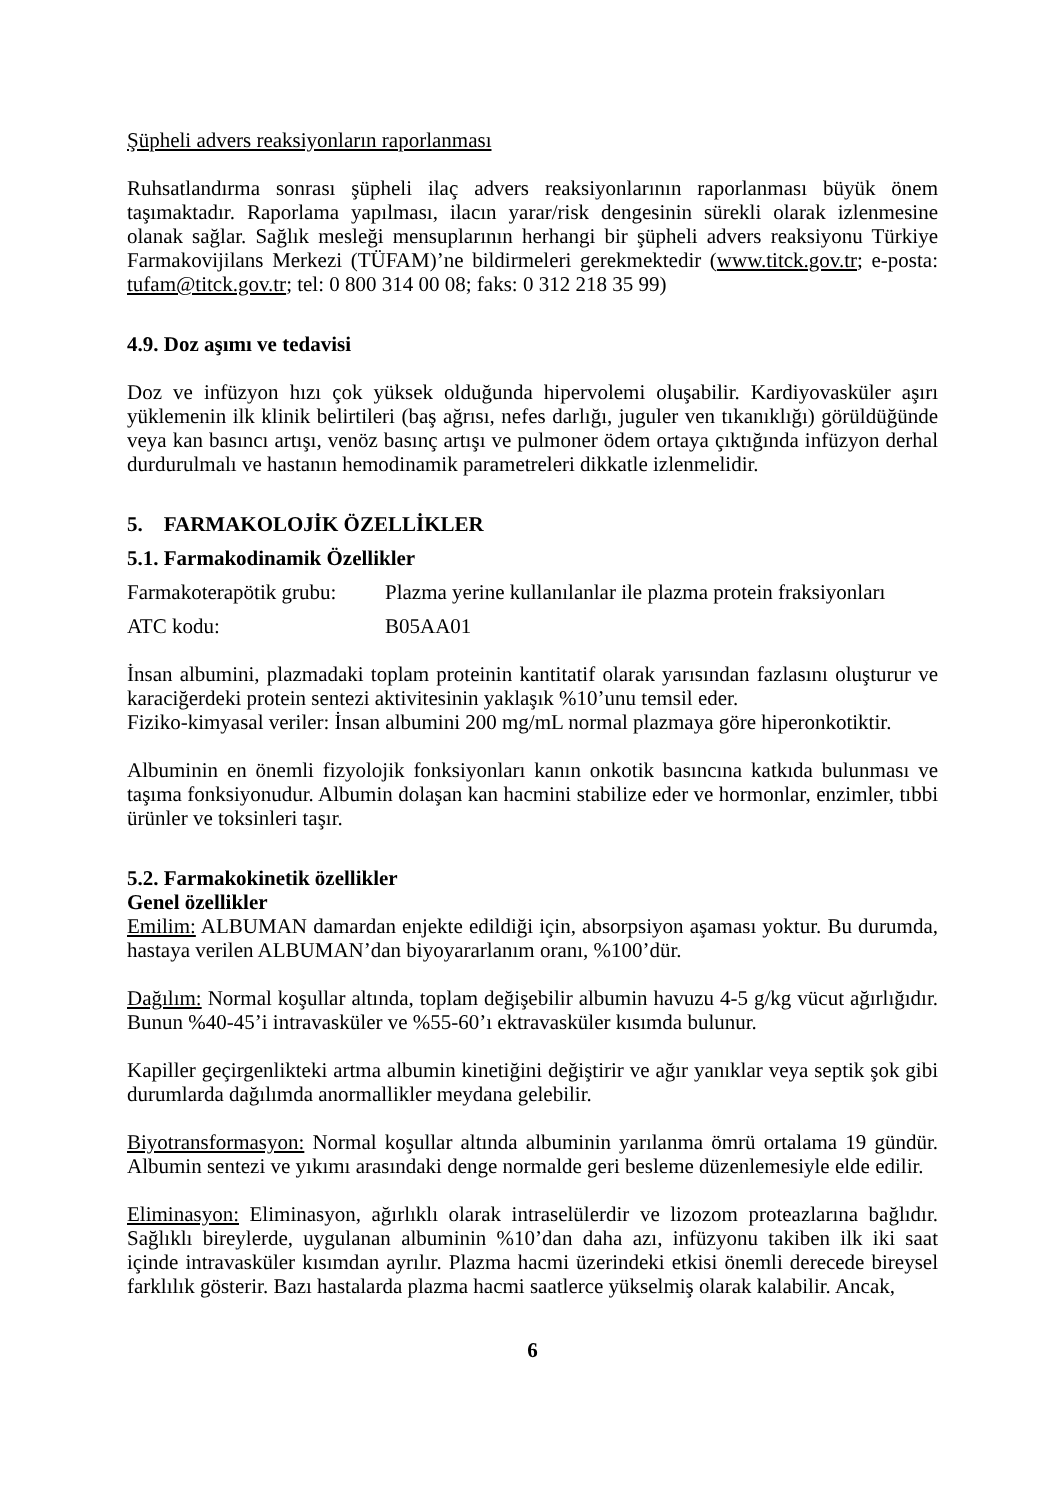Şüpheli advers reaksiyonların raporlanması
Ruhsatlandırma sonrası şüpheli ilaç advers reaksiyonlarının raporlanması büyük önem taşımaktadır. Raporlama yapılması, ilacın yarar/risk dengesinin sürekli olarak izlenmesine olanak sağlar. Sağlık mesleği mensuplarının herhangi bir şüpheli advers reaksiyonu Türkiye Farmakovijilans Merkezi (TÜFAM)’ne bildirmeleri gerekmektedir (www.titck.gov.tr; e-posta: tufam@titck.gov.tr; tel: 0 800 314 00 08; faks: 0 312 218 35 99)
4.9. Doz aşımı ve tedavisi
Doz ve infüzyon hızı çok yüksek olduğunda hipervolemi oluşabilir. Kardiyovasküler aşırı yüklemenin ilk klinik belirtileri (baş ağrısı, nefes darlığı, juguler ven tıkanıklığı) görüldüğünde veya kan basıncı artışı, venöz basınç artışı ve pulmoner ödem ortaya çıktığında infüzyon derhal durdurulmalı ve hastanın hemodinamik parametreleri dikkatle izlenmelidir.
5. FARMAKOLOJİK ÖZELLİKLER
5.1. Farmakodinamik Özellikler
Farmakoterapötik grubu: Plazma yerine kullanılanlar ile plazma protein fraksiyonları
ATC kodu: B05AA01
İnsan albumini, plazmadaki toplam proteinin kantitatif olarak yarısından fazlasını oluşturur ve karaciğerdeki protein sentezi aktivitesinin yaklaşık %10’unu temsil eder.
Fiziko-kimyasal veriler: İnsan albumini 200 mg/mL normal plazmaya göre hiperonkotiktir.
Albuminin en önemli fizyolojik fonksiyonları kanın onkotik basıncına katkıda bulunması ve taşıma fonksiyonudur. Albumin dolaşan kan hacmini stabilize eder ve hormonlar, enzimler, tıbbi ürünler ve toksinleri taşır.
5.2. Farmakokinetik özellikler
Genel özellikler
Emilim: ALBUMAN damardan enjekte edildiği için, absorpsiyon aşaması yoktur. Bu durumda, hastaya verilen ALBUMAN’dan biyoyararlanım oranı, %100’dür.
Dağılım: Normal koşullar altında, toplam değişebilir albumin havuzu 4-5 g/kg vücut ağırlığıdır. Bunun %40-45’i intravasküler ve %55-60’ı ektravasküler kısımda bulunur.
Kapiller geçirgenlikteki artma albumin kinetiğini değiştirir ve ağır yanıklar veya septik şok gibi durumlarda dağılımda anormallikler meydana gelebilir.
Biyotransformasyon: Normal koşullar altında albuminin yarılanma ömrü ortalama 19 gündür. Albumin sentezi ve yıkımı arasındaki denge normalde geri besleme düzenlemesiyle elde edilir.
Eliminasyon: Eliminasyon, ağırlıklı olarak intraselülerdir ve lizozom proteazlarına bağlıdır. Sağlıklı bireylerde, uygulanan albuminin %10’dan daha azı, infüzyonu takiben ilk iki saat içinde intravasküler kısımdan ayrılır. Plazma hacmi üzerindeki etkisi önemli derecede bireysel farklılık gösterir. Bazı hastalarda plazma hacmi saatlerce yükselmiş olarak kalabilir. Ancak,
6